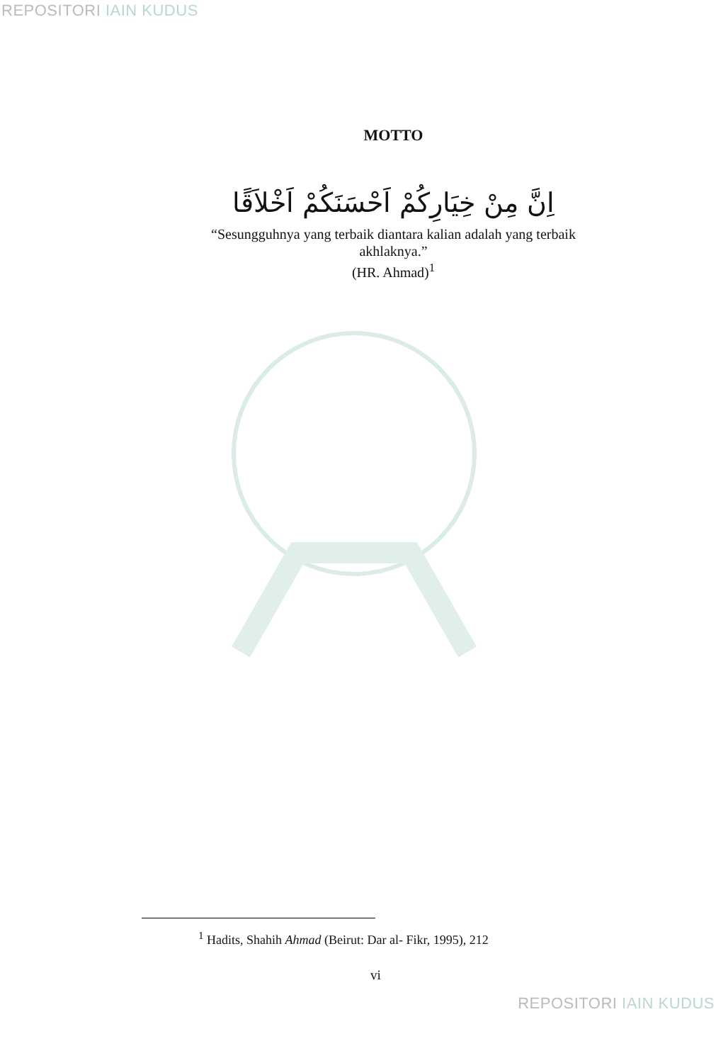REPOSITORI IAIN KUDUS
MOTTO
اِنَّ مِنْ خِيَارِكُمْ اَحْسَنَكُمْ اَخْلاَقًا
“Sesungguhnya yang terbaik diantara kalian adalah yang terbaik
akhlaknya.”
(HR. Ahmad)<sup>1</sup>
<sup>1</sup> Hadits, Shahih Ahmad (Beirut: Dar al- Fikr, 1995), 212
vi
REPOSITORI IAIN KUDUS